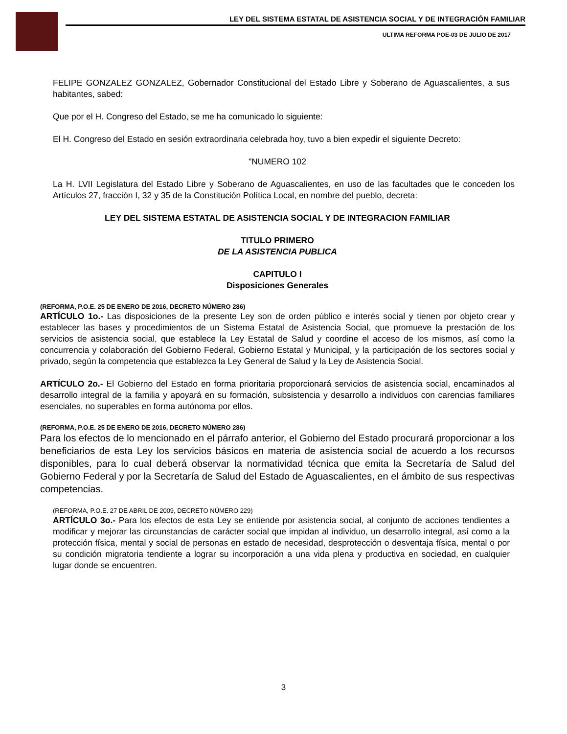LEY DEL SISTEMA ESTATAL DE ASISTENCIA SOCIAL Y DE INTEGRACIÓN FAMILIAR
ULTIMA REFORMA POE-03 DE JULIO DE 2017
FELIPE GONZALEZ GONZALEZ, Gobernador Constitucional del Estado Libre y Soberano de Aguascalientes, a sus habitantes, sabed:
Que por el H. Congreso del Estado, se me ha comunicado lo siguiente:
El H. Congreso del Estado en sesión extraordinaria celebrada hoy, tuvo a bien expedir el siguiente Decreto:
"NUMERO 102
La H. LVII Legislatura del Estado Libre y Soberano de Aguascalientes, en uso de las facultades que le conceden los Artículos 27, fracción I, 32 y 35 de la Constitución Política Local, en nombre del pueblo, decreta:
LEY DEL SISTEMA ESTATAL DE ASISTENCIA SOCIAL Y DE INTEGRACION FAMILIAR
TITULO PRIMERO
DE LA ASISTENCIA PUBLICA
CAPITULO I
Disposiciones Generales
(REFORMA, P.O.E. 25 DE ENERO DE 2016, DECRETO NÚMERO 286)
ARTÍCULO 1o.- Las disposiciones de la presente Ley son de orden público e interés social y tienen por objeto crear y establecer las bases y procedimientos de un Sistema Estatal de Asistencia Social, que promueve la prestación de los servicios de asistencia social, que establece la Ley Estatal de Salud y coordine el acceso de los mismos, así como la concurrencia y colaboración del Gobierno Federal, Gobierno Estatal y Municipal, y la participación de los sectores social y privado, según la competencia que establezca la Ley General de Salud y la Ley de Asistencia Social.
ARTÍCULO 2o.- El Gobierno del Estado en forma prioritaria proporcionará servicios de asistencia social, encaminados al desarrollo integral de la familia y apoyará en su formación, subsistencia y desarrollo a individuos con carencias familiares esenciales, no superables en forma autónoma por ellos.
(REFORMA, P.O.E. 25 DE ENERO DE 2016, DECRETO NÚMERO 286)
Para los efectos de lo mencionado en el párrafo anterior, el Gobierno del Estado procurará proporcionar a los beneficiarios de esta Ley los servicios básicos en materia de asistencia social de acuerdo a los recursos disponibles, para lo cual deberá observar la normatividad técnica que emita la Secretaría de Salud del Gobierno Federal y por la Secretaría de Salud del Estado de Aguascalientes, en el ámbito de sus respectivas competencias.
(REFORMA, P.O.E. 27 DE ABRIL DE 2009, DECRETO NÚMERO 229)
ARTÍCULO 3o.- Para los efectos de esta Ley se entiende por asistencia social, al conjunto de acciones tendientes a modificar y mejorar las circunstancias de carácter social que impidan al individuo, un desarrollo integral, así como a la protección física, mental y social de personas en estado de necesidad, desprotección o desventaja física, mental o por su condición migratoria tendiente a lograr su incorporación a una vida plena y productiva en sociedad, en cualquier lugar donde se encuentren.
3